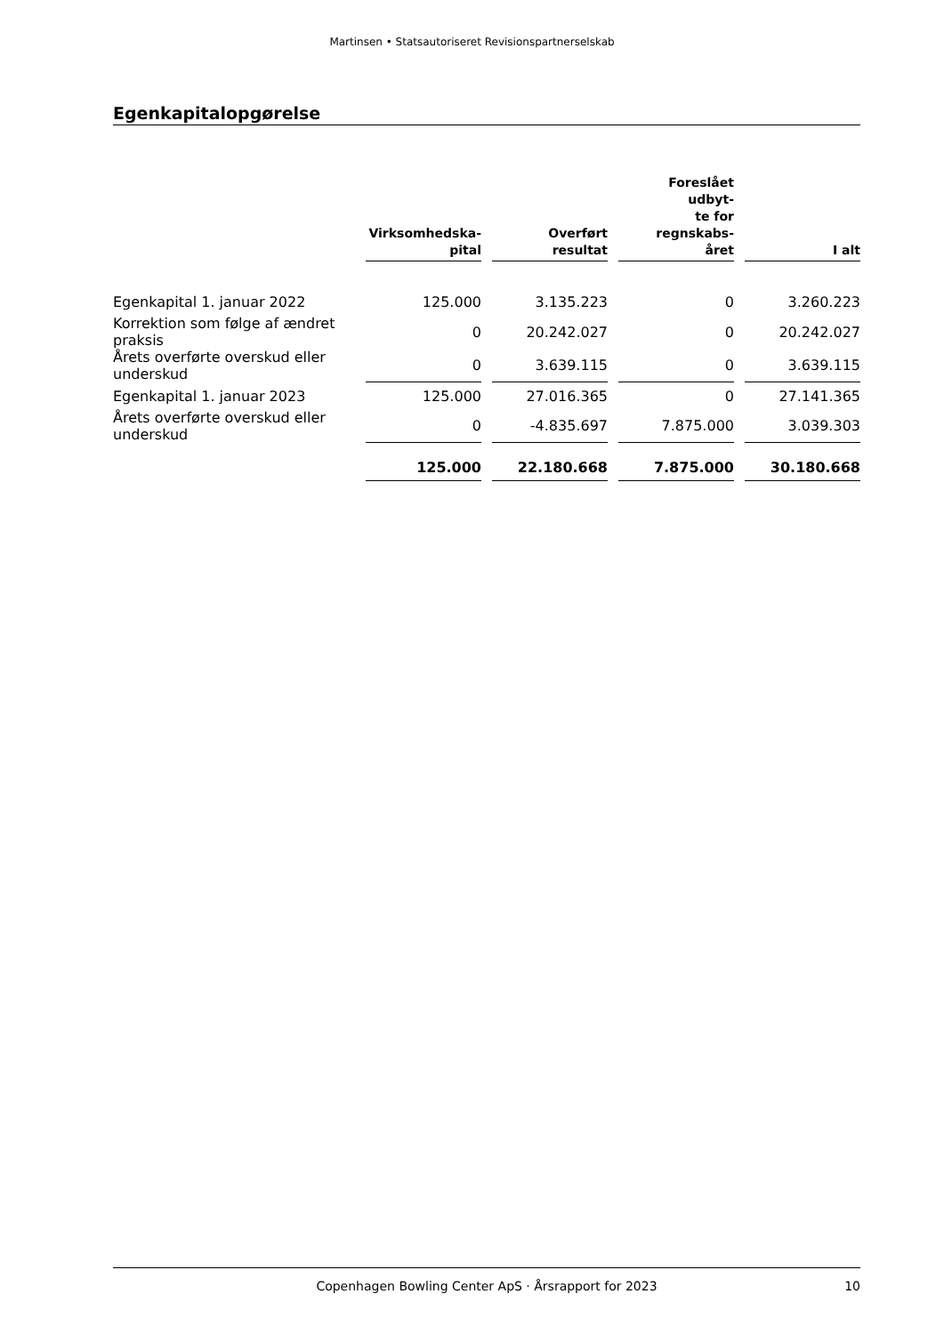Martinsen • Statsautoriseret Revisionspartnerselskab
Egenkapitalopgørelse
| | Virksomhedska- pital | Overført resultat | Foreslået udbyt- te for regnskabs- året | I alt |
| --- | --- | --- | --- | --- |
| Egenkapital 1. januar 2022 | 125.000 | 3.135.223 | 0 | 3.260.223 |
| Korrektion som følge af ændret praksis | 0 | 20.242.027 | 0 | 20.242.027 |
| Årets overførte overskud eller underskud | 0 | 3.639.115 | 0 | 3.639.115 |
| Egenkapital 1. januar 2023 | 125.000 | 27.016.365 | 0 | 27.141.365 |
| Årets overførte overskud eller underskud | 0 | -4.835.697 | 7.875.000 | 3.039.303 |
| | 125.000 | 22.180.668 | 7.875.000 | 30.180.668 |
Copenhagen Bowling Center ApS · Årsrapport for 2023 10